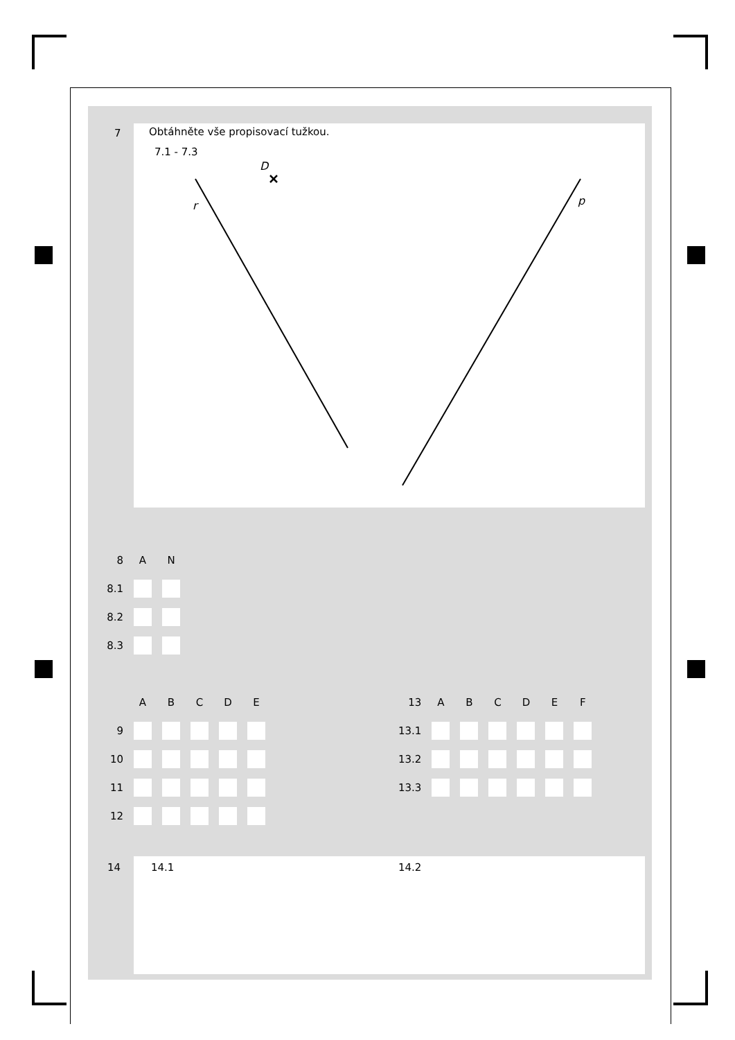7
Obtáhněte vše propisovací tužkou.
7.1 - 7.3
D
r
p
| 8 | A | N |
| --- | --- | --- |
| 8.1 | | |
| 8.2 | | |
| 8.3 | | |
| | A | B | C | D | E |
| --- | --- | --- | --- | --- | --- |
| 9 | | | | | |
| 10 | | | | | |
| 11 | | | | | |
| 12 | | | | | |
| 13 | A | B | C | D | E | F |
| --- | --- | --- | --- | --- | --- | --- |
| 13.1 | | | | | | |
| 13.2 | | | | | | |
| 13.3 | | | | | | |
14 14.1 14.2